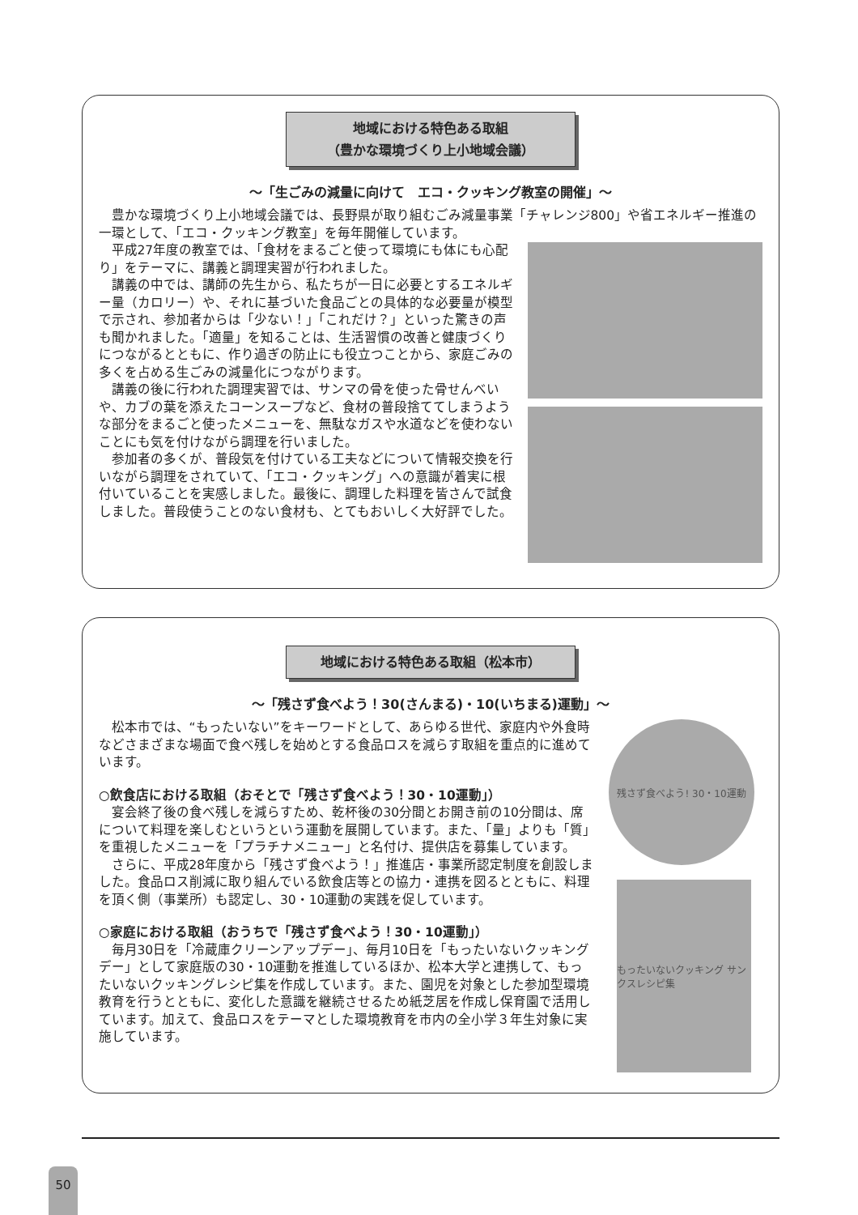地域における特色ある取組
（豊かな環境づくり上小地域会議）
～「生ごみの減量に向けて　エコ・クッキング教室の開催」～
豊かな環境づくり上小地域会議では、長野県が取り組むごみ減量事業「チャレンジ800」や省エネルギー推進の一環として、「エコ・クッキング教室」を毎年開催しています。
平成27年度の教室では、「食材をまるごと使って環境にも体にも心配り」をテーマに、講義と調理実習が行われました。
講義の中では、講師の先生から、私たちが一日に必要とするエネルギー量（カロリー）や、それに基づいた食品ごとの具体的な必要量が模型で示され、参加者からは「少ない！」「これだけ？」といった驚きの声も聞かれました。「適量」を知ることは、生活習慣の改善と健康づくりにつながるとともに、作り過ぎの防止にも役立つことから、家庭ごみの多くを占める生ごみの減量化につながります。
講義の後に行われた調理実習では、サンマの骨を使った骨せんべいや、カブの葉を添えたコーンスープなど、食材の普段捨ててしまうような部分をまるごと使ったメニューを、無駄なガスや水道などを使わないことにも気を付けながら調理を行いました。
参加者の多くが、普段気を付けている工夫などについて情報交換を行いながら調理をされていて、「エコ・クッキング」への意識が着実に根付いていることを実感しました。最後に、調理した料理を皆さんで試食しました。普段使うことのない食材も、とてもおいしく大好評でした。
地域における特色ある取組（松本市）
～「残さず食べよう！30(さんまる)・10(いちまる)運動」～
松本市では、“もったいない”をキーワードとして、あらゆる世代、家庭内や外食時などさまざまな場面で食べ残しを始めとする食品ロスを減らす取組を重点的に進めています。
○飲食店における取組（おそとで「残さず食べよう！30・10運動」）
宴会終了後の食べ残しを減らすため、乾杯後の30分間とお開き前の10分間は、席について料理を楽しむというという運動を展開しています。また、「量」よりも「質」を重視したメニューを「プラチナメニュー」と名付け、提供店を募集しています。
さらに、平成28年度から「残さず食べよう！」推進店・事業所認定制度を創設しました。食品ロス削減に取り組んでいる飲食店等との協力・連携を図るとともに、料理を頂く側（事業所）も認定し、30・10運動の実践を促しています。
○家庭における取組（おうちで「残さず食べよう！30・10運動」）
毎月30日を「冷蔵庫クリーンアップデー」、毎月10日を「もったいないクッキングデー」として家庭版の30・10運動を推進しているほか、松本大学と連携して、もったいないクッキングレシピ集を作成しています。また、園児を対象とした参加型環境教育を行うとともに、変化した意識を継続させるため紙芝居を作成し保育園で活用しています。加えて、食品ロスをテーマとした環境教育を市内の全小学３年生対象に実施しています。
残さず食べよう! 30・10運動
もったいないクッキング サンクスレシピ集
50